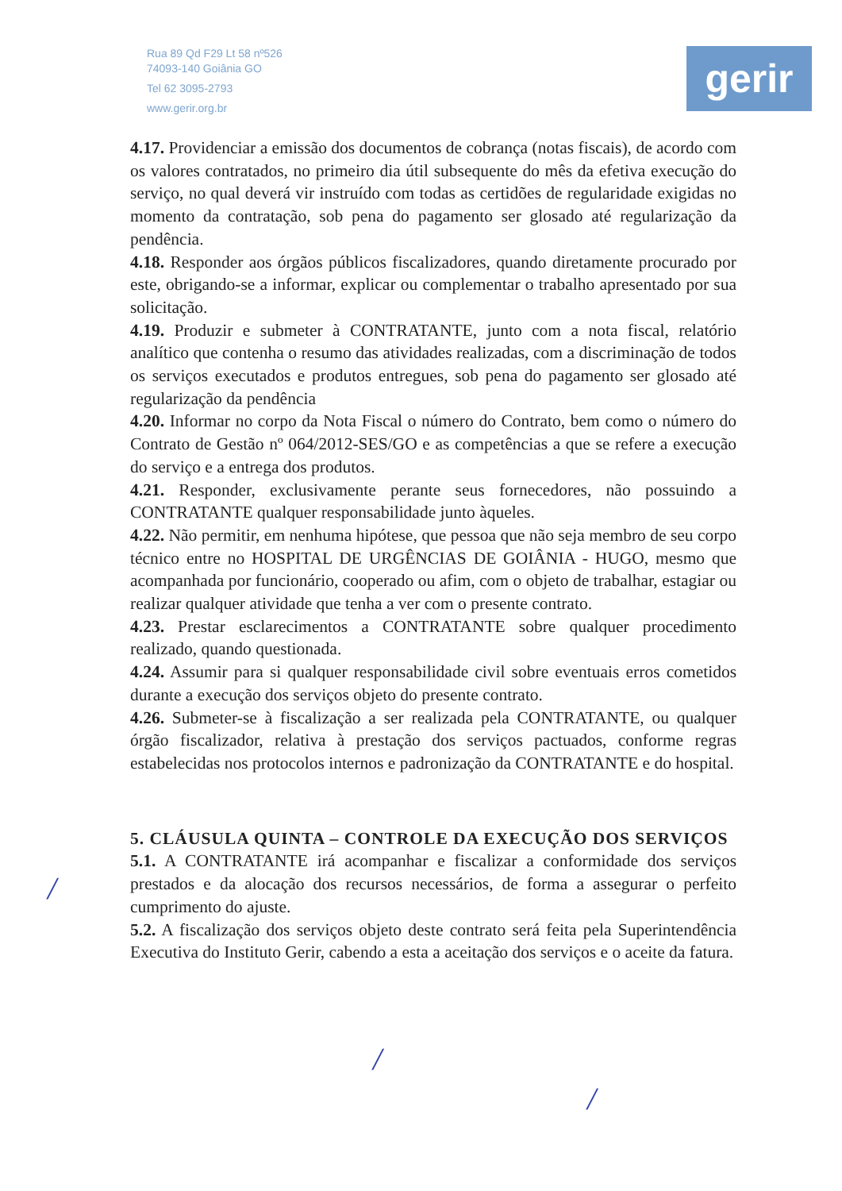Rua 89 Qd F29 Lt 58 nº526
74093-140 Goiânia GO
Tel 62 3095-2793
www.gerir.org.br
gerir
4.17. Providenciar a emissão dos documentos de cobrança (notas fiscais), de acordo com os valores contratados, no primeiro dia útil subsequente do mês da efetiva execução do serviço, no qual deverá vir instruído com todas as certidões de regularidade exigidas no momento da contratação, sob pena do pagamento ser glosado até regularização da pendência.
4.18. Responder aos órgãos públicos fiscalizadores, quando diretamente procurado por este, obrigando-se a informar, explicar ou complementar o trabalho apresentado por sua solicitação.
4.19. Produzir e submeter à CONTRATANTE, junto com a nota fiscal, relatório analítico que contenha o resumo das atividades realizadas, com a discriminação de todos os serviços executados e produtos entregues, sob pena do pagamento ser glosado até regularização da pendência
4.20. Informar no corpo da Nota Fiscal o número do Contrato, bem como o número do Contrato de Gestão nº 064/2012-SES/GO e as competências a que se refere a execução do serviço e a entrega dos produtos.
4.21. Responder, exclusivamente perante seus fornecedores, não possuindo a CONTRATANTE qualquer responsabilidade junto àqueles.
4.22. Não permitir, em nenhuma hipótese, que pessoa que não seja membro de seu corpo técnico entre no HOSPITAL DE URGÊNCIAS DE GOIÂNIA - HUGO, mesmo que acompanhada por funcionário, cooperado ou afim, com o objeto de trabalhar, estagiar ou realizar qualquer atividade que tenha a ver com o presente contrato.
4.23. Prestar esclarecimentos a CONTRATANTE sobre qualquer procedimento realizado, quando questionada.
4.24. Assumir para si qualquer responsabilidade civil sobre eventuais erros cometidos durante a execução dos serviços objeto do presente contrato.
4.26. Submeter-se à fiscalização a ser realizada pela CONTRATANTE, ou qualquer órgão fiscalizador, relativa à prestação dos serviços pactuados, conforme regras estabelecidas nos protocolos internos e padronização da CONTRATANTE e do hospital.
5. CLÁUSULA QUINTA – CONTROLE DA EXECUÇÃO DOS SERVIÇOS
5.1. A CONTRATANTE irá acompanhar e fiscalizar a conformidade dos serviços prestados e da alocação dos recursos necessários, de forma a assegurar o perfeito cumprimento do ajuste.
5.2. A fiscalização dos serviços objeto deste contrato será feita pela Superintendência Executiva do Instituto Gerir, cabendo a esta a aceitação dos serviços e o aceite da fatura.
/
/
/